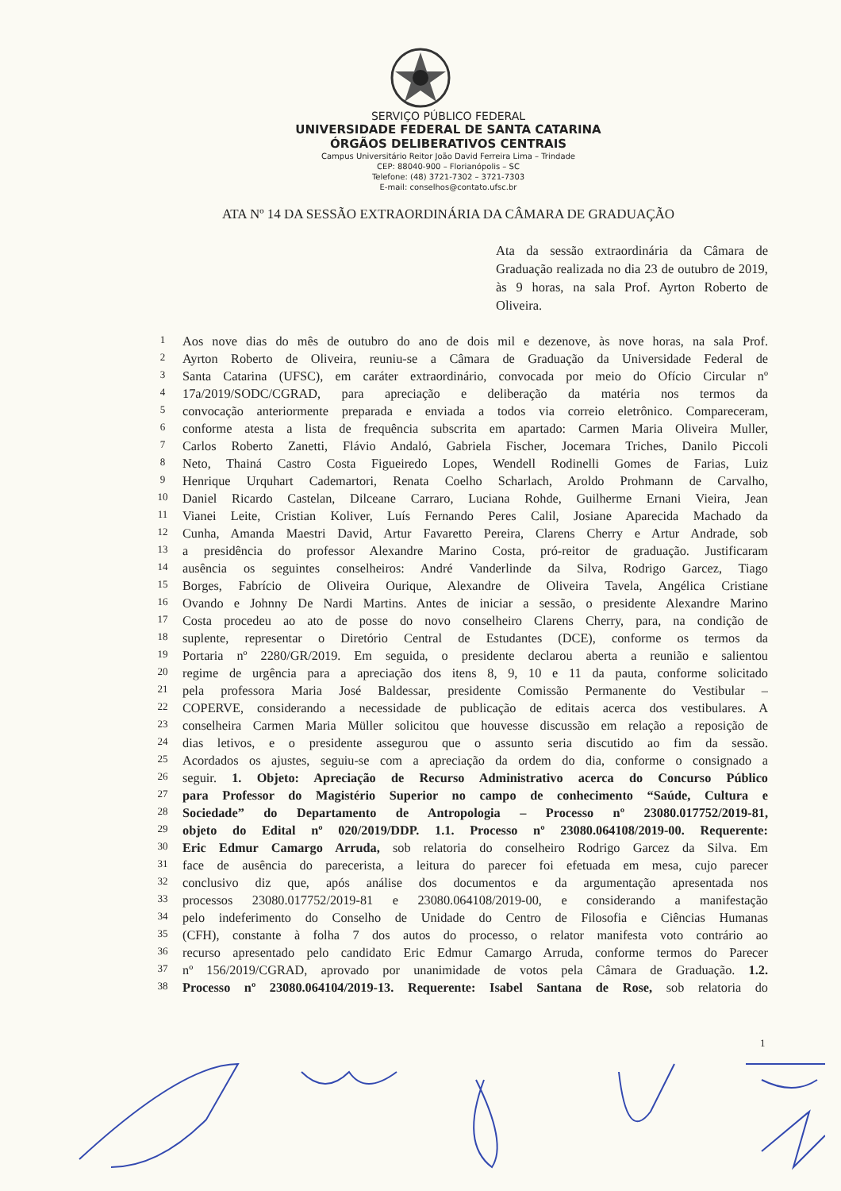SERVIÇO PÚBLICO FEDERAL
UNIVERSIDADE FEDERAL DE SANTA CATARINA
ÓRGÃOS DELIBERATIVOS CENTRAIS
Campus Universitário Reitor João David Ferreira Lima – Trindade
CEP: 88040-900 – Florianópolis – SC
Telefone: (48) 3721-7302 – 3721-7303
E-mail: conselhos@contato.ufsc.br
ATA Nº 14 DA SESSÃO EXTRAORDINÁRIA DA CÂMARA DE GRADUAÇÃO
Ata da sessão extraordinária da Câmara de Graduação realizada no dia 23 de outubro de 2019, às 9 horas, na sala Prof. Ayrton Roberto de Oliveira.
| 1 | Aos nove dias do mês de outubro do ano de dois mil e dezenove, às nove horas, na sala Prof. |
| 2 | Ayrton Roberto de Oliveira, reuniu-se a Câmara de Graduação da Universidade Federal de |
| 3 | Santa Catarina (UFSC), em caráter extraordinário, convocada por meio do Ofício Circular nº |
| 4 | 17a/2019/SODC/CGRAD, para apreciação e deliberação da matéria nos termos da |
| 5 | convocação anteriormente preparada e enviada a todos via correio eletrônico. Compareceram, |
| 6 | conforme atesta a lista de frequência subscrita em apartado: Carmen Maria Oliveira Muller, |
| 7 | Carlos Roberto Zanetti, Flávio Andaló, Gabriela Fischer, Jocemara Triches, Danilo Piccoli |
| 8 | Neto, Thainá Castro Costa Figueiredo Lopes, Wendell Rodinelli Gomes de Farias, Luiz |
| 9 | Henrique Urquhart Cademartori, Renata Coelho Scharlach, Aroldo Prohmann de Carvalho, |
| 10 | Daniel Ricardo Castelan, Dilceane Carraro, Luciana Rohde, Guilherme Ernani Vieira, Jean |
| 11 | Vianei Leite, Cristian Koliver, Luís Fernando Peres Calil, Josiane Aparecida Machado da |
| 12 | Cunha, Amanda Maestri David, Artur Favaretto Pereira, Clarens Cherry e Artur Andrade, sob |
| 13 | a presidência do professor Alexandre Marino Costa, pró-reitor de graduação. Justificaram |
| 14 | ausência os seguintes conselheiros: André Vanderlinde da Silva, Rodrigo Garcez, Tiago |
| 15 | Borges, Fabrício de Oliveira Ourique, Alexandre de Oliveira Tavela, Angélica Cristiane |
| 16 | Ovando e Johnny De Nardi Martins. Antes de iniciar a sessão, o presidente Alexandre Marino |
| 17 | Costa procedeu ao ato de posse do novo conselheiro Clarens Cherry, para, na condição de |
| 18 | suplente, representar o Diretório Central de Estudantes (DCE), conforme os termos da |
| 19 | Portaria nº 2280/GR/2019. Em seguida, o presidente declarou aberta a reunião e salientou |
| 20 | regime de urgência para a apreciação dos itens 8, 9, 10 e 11 da pauta, conforme solicitado |
| 21 | pela professora Maria José Baldessar, presidente Comissão Permanente do Vestibular – |
| 22 | COPERVE, considerando a necessidade de publicação de editais acerca dos vestibulares. A |
| 23 | conselheira Carmen Maria Müller solicitou que houvesse discussão em relação a reposição de |
| 24 | dias letivos, e o presidente assegurou que o assunto seria discutido ao fim da sessão. |
| 25 | Acordados os ajustes, seguiu-se com a apreciação da ordem do dia, conforme o consignado a |
| 26 | seguir. 1. Objeto: Apreciação de Recurso Administrativo acerca do Concurso Público |
| 27 | para Professor do Magistério Superior no campo de conhecimento “Saúde, Cultura e |
| 28 | Sociedade” do Departamento de Antropologia – Processo nº 23080.017752/2019-81, |
| 29 | objeto do Edital nº 020/2019/DDP. 1.1. Processo nº 23080.064108/2019-00. Requerente: |
| 30 | Eric Edmur Camargo Arruda, sob relatoria do conselheiro Rodrigo Garcez da Silva. Em |
| 31 | face de ausência do parecerista, a leitura do parecer foi efetuada em mesa, cujo parecer |
| 32 | conclusivo diz que, após análise dos documentos e da argumentação apresentada nos |
| 33 | processos 23080.017752/2019-81 e 23080.064108/2019-00, e considerando a manifestação |
| 34 | pelo indeferimento do Conselho de Unidade do Centro de Filosofia e Ciências Humanas |
| 35 | (CFH), constante à folha 7 dos autos do processo, o relator manifesta voto contrário ao |
| 36 | recurso apresentado pelo candidato Eric Edmur Camargo Arruda, conforme termos do Parecer |
| 37 | nº 156/2019/CGRAD, aprovado por unanimidade de votos pela Câmara de Graduação. 1.2. |
| 38 | Processo nº 23080.064104/2019-13. Requerente: Isabel Santana de Rose, sob relatoria do |
1